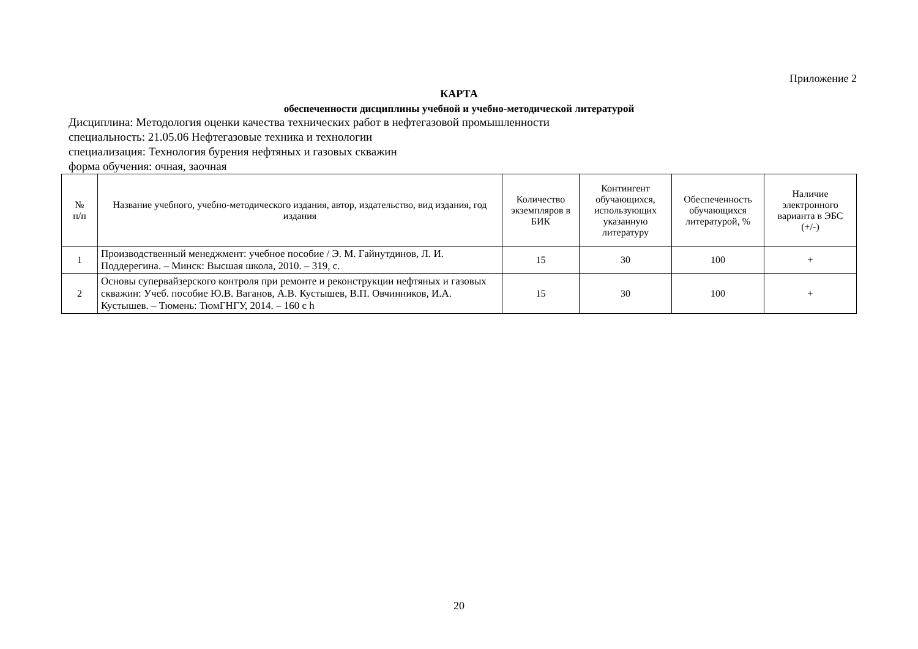Приложение 2
КАРТА
обеспеченности дисциплины учебной и учебно-методической литературой
Дисциплина: Методология оценки качества технических работ в нефтегазовой промышленности
специальность: 21.05.06 Нефтегазовые техника и технологии
специализация: Технология бурения нефтяных и газовых скважин
форма обучения: очная, заочная
| № п/п | Название учебного, учебно-методического издания, автор, издательство, вид издания, год издания | Количество экземпляров в БИК | Контингент обучающихся, использующих указанную литературу | Обеспеченность обучающихся литературой, % | Наличие электронного варианта в ЭБС (+/-) |
| --- | --- | --- | --- | --- | --- |
| 1 | Производственный менеджмент: учебное пособие / Э. М. Гайнутдинов, Л. И. Поддерегина. – Минск: Высшая школа, 2010. – 319, с. | 15 | 30 | 100 | + |
| 2 | Основы супервайзерского контроля при ремонте и реконструкции нефтяных и газовых скважин: Учеб. пособие Ю.В. Ваганов, А.В. Кустышев, В.П. Овчинников, И.А. Кустышев. – Тюмень: ТюмГНГУ, 2014. – 160 с h | 15 | 30 | 100 | + |
20